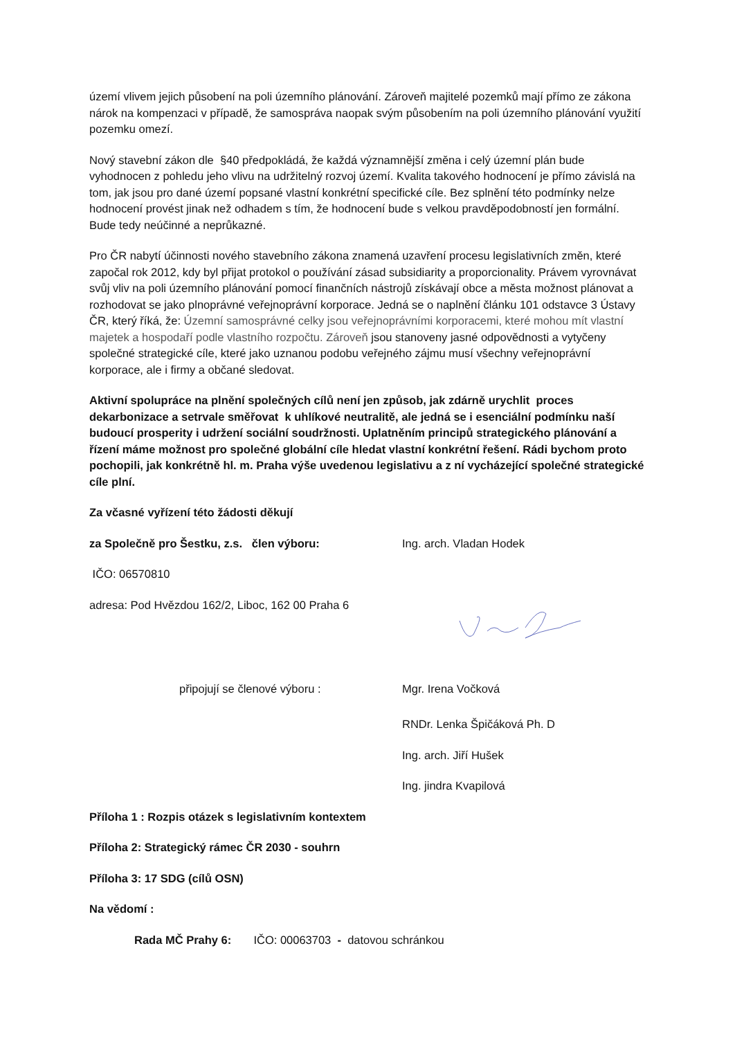území vlivem jejich působení na poli územního plánování. Zároveň majitelé pozemků mají přímo ze zákona nárok na kompenzaci v případě, že samospráva naopak svým působením na poli územního plánování využití pozemku omezí.
Nový stavební zákon dle §40 předpokládá, že každá významnější změna i celý územní plán bude vyhodnocen z pohledu jeho vlivu na udržitelný rozvoj území. Kvalita takového hodnocení je přímo závislá na tom, jak jsou pro dané území popsané vlastní konkrétní specifické cíle. Bez splnění této podmínky nelze hodnocení provést jinak než odhadem s tím, že hodnocení bude s velkou pravděpodobností jen formální. Bude tedy neúčinné a neprůkazné.
Pro ČR nabytí účinnosti nového stavebního zákona znamená uzavření procesu legislativních změn, které započal rok 2012, kdy byl přijat protokol o používání zásad subsidiarity a proporcionality. Právem vyrovnávat svůj vliv na poli územního plánování pomocí finančních nástrojů získávají obce a města možnost plánovat a rozhodovat se jako plnoprávné veřejnoprávní korporace. Jedná se o naplnění článku 101 odstavce 3 Ústavy ČR, který říká, že: Územní samosprávné celky jsou veřejnoprávními korporacemi, které mohou mít vlastní majetek a hospodaří podle vlastního rozpočtu. Zároveň jsou stanoveny jasné odpovědnosti a vytyčeny společné strategické cíle, které jako uznanou podobu veřejného zájmu musí všechny veřejnoprávní korporace, ale i firmy a občané sledovat.
Aktivní spolupráce na plnění společných cílů není jen způsob, jak zdárně urychlit proces dekarbonizace a setrvale směřovat k uhlíkové neutralitě, ale jedná se i esenciální podmínku naší budoucí prosperity i udržení sociální soudržnosti. Uplatněním principů strategického plánování a řízení máme možnost pro společné globální cíle hledat vlastní konkrétní řešení. Rádi bychom proto pochopili, jak konkrétně hl. m. Praha výše uvedenou legislativu a z ní vycházející společné strategické cíle plní.
Za včasné vyřízení této žádosti děkují
za Společně pro Šestku, z.s. člen výboru: Ing. arch. Vladan Hodek
IČO: 06570810
adresa: Pod Hvězdou 162/2, Liboc, 162 00 Praha 6
připojují se členové výboru : Mgr. Irena Vočková
RNDr. Lenka Špičáková Ph. D
Ing. arch. Jiří Hušek
Ing. jindra Kvapilová
Příloha 1 : Rozpis otázek s legislativním kontextem
Příloha 2: Strategický rámec ČR 2030 - souhrn
Příloha 3: 17 SDG (cílů OSN)
Na vědomí :
Rada MČ Prahy 6: IČO: 00063703 - datovou schránkou